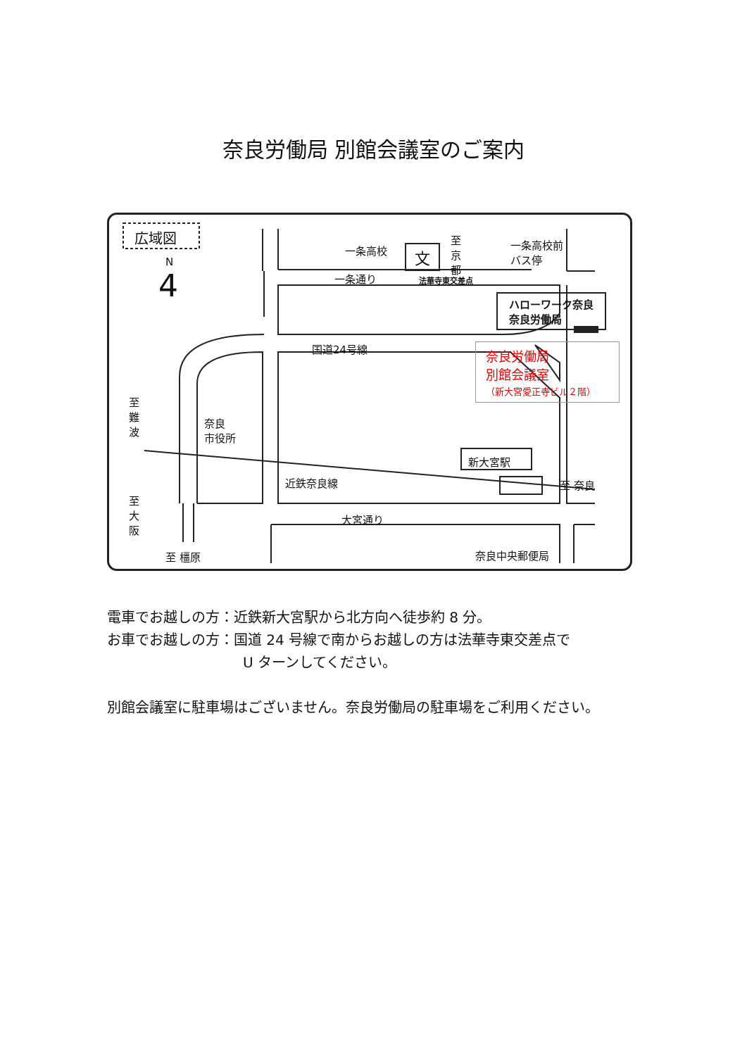奈良労働局 別館会議室のご案内
広域図
N
4
一条高校 文
至京都 一条高校前
バス停
一条通り 法華寺東交差点
ハローワーク奈良
奈良労働局
国道24号線 奈良労働局
別館会議室
（新大宮愛正寺ビル２階）
至難波
奈良
市役所
近鉄奈良線
新大宮駅
至 奈良
至大阪
大宮通り
奈良中央郵便局 至 橿原
電車でお越しの方：近鉄新大宮駅から北方向へ徒歩約 8 分。
お車でお越しの方：国道 24 号線で南からお越しの方は法華寺東交差点で
U ターンしてください。
別館会議室に駐車場はございません。奈良労働局の駐車場をご利用ください。